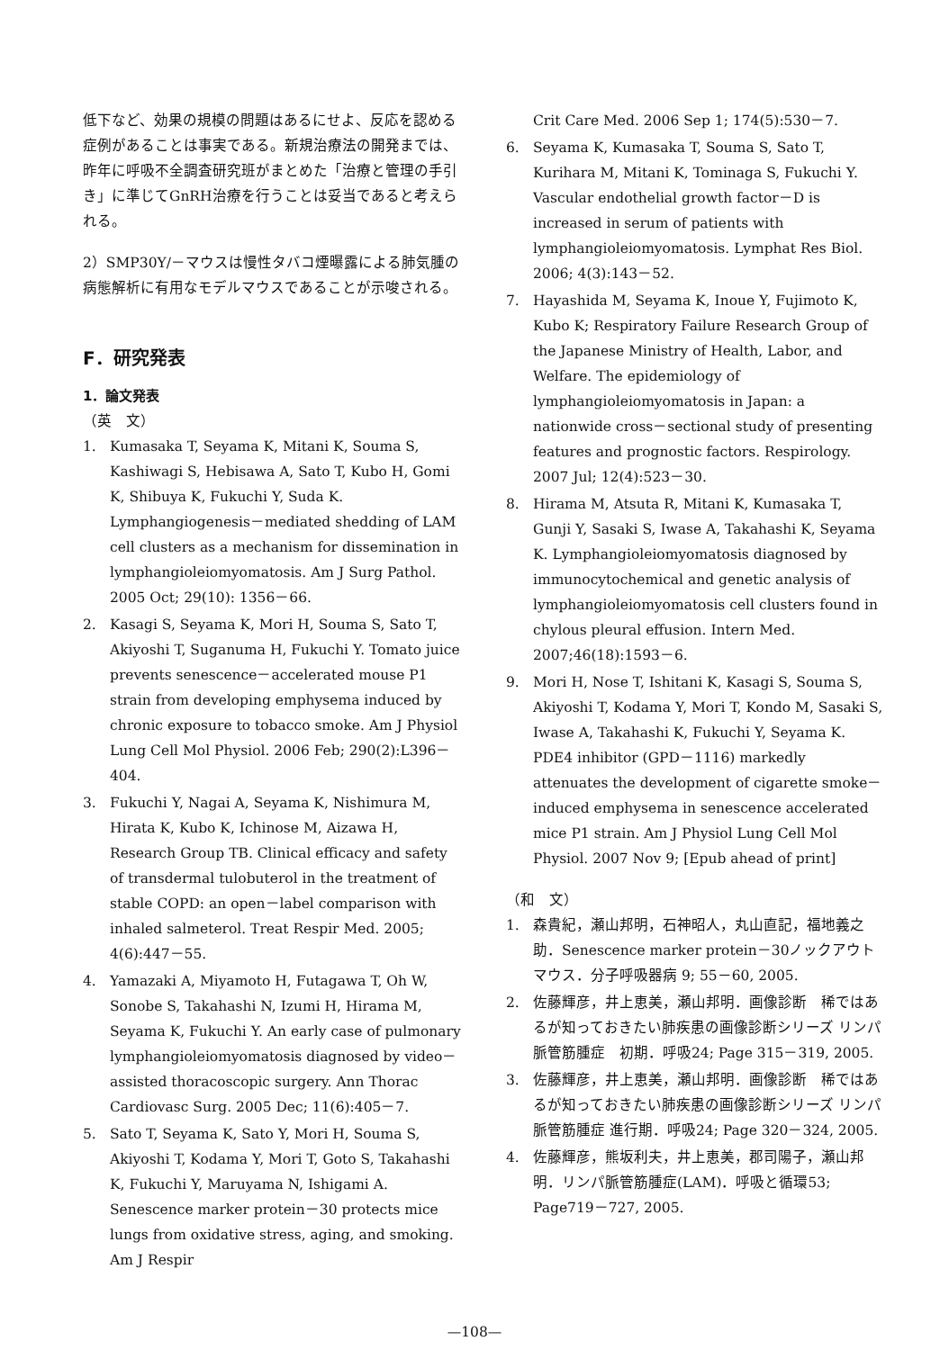低下など、効果の規模の問題はあるにせよ、反応を認める症例があることは事実である。新規治療法の開発までは、昨年に呼吸不全調査研究班がまとめた「治療と管理の手引き」に準じてGnRH治療を行うことは妥当であると考えられる。
2）SMP30Y/－マウスは慢性タバコ煙曝露による肺気腫の病態解析に有用なモデルマウスであることが示唆される。
F．研究発表
1．論文発表
（英　文）
1. Kumasaka T, Seyama K, Mitani K, Souma S, Kashiwagi S, Hebisawa A, Sato T, Kubo H, Gomi K, Shibuya K, Fukuchi Y, Suda K. Lymphangiogenesis－mediated shedding of LAM cell clusters as a mechanism for dissemination in lymphangioleiomyomatosis. Am J Surg Pathol. 2005 Oct; 29(10): 1356－66.
2. Kasagi S, Seyama K, Mori H, Souma S, Sato T, Akiyoshi T, Suganuma H, Fukuchi Y. Tomato juice prevents senescence－accelerated mouse P1 strain from developing emphysema induced by chronic exposure to tobacco smoke. Am J Physiol Lung Cell Mol Physiol. 2006 Feb; 290(2):L396－404.
3. Fukuchi Y, Nagai A, Seyama K, Nishimura M, Hirata K, Kubo K, Ichinose M, Aizawa H, Research Group TB. Clinical efficacy and safety of transdermal tulobuterol in the treatment of stable COPD: an open－label comparison with inhaled salmeterol. Treat Respir Med. 2005; 4(6):447－55.
4. Yamazaki A, Miyamoto H, Futagawa T, Oh W, Sonobe S, Takahashi N, Izumi H, Hirama M, Seyama K, Fukuchi Y. An early case of pulmonary lymphangioleiomyomatosis diagnosed by video－assisted thoracoscopic surgery. Ann Thorac Cardiovasc Surg. 2005 Dec; 11(6):405－7.
5. Sato T, Seyama K, Sato Y, Mori H, Souma S, Akiyoshi T, Kodama Y, Mori T, Goto S, Takahashi K, Fukuchi Y, Maruyama N, Ishigami A. Senescence marker protein－30 protects mice lungs from oxidative stress, aging, and smoking. Am J Respir
Crit Care Med. 2006 Sep 1; 174(5):530－7.
6. Seyama K, Kumasaka T, Souma S, Sato T, Kurihara M, Mitani K, Tominaga S, Fukuchi Y. Vascular endothelial growth factor－D is increased in serum of patients with lymphangioleiomyomatosis. Lymphat Res Biol. 2006; 4(3):143－52.
7. Hayashida M, Seyama K, Inoue Y, Fujimoto K, Kubo K; Respiratory Failure Research Group of the Japanese Ministry of Health, Labor, and Welfare. The epidemiology of lymphangioleiomyomatosis in Japan: a nationwide cross－sectional study of presenting features and prognostic factors. Respirology. 2007 Jul; 12(4):523－30.
8. Hirama M, Atsuta R, Mitani K, Kumasaka T, Gunji Y, Sasaki S, Iwase A, Takahashi K, Seyama K. Lymphangioleiomyomatosis diagnosed by immunocytochemical and genetic analysis of lymphangioleiomyomatosis cell clusters found in chylous pleural effusion. Intern Med. 2007;46(18):1593－6.
9. Mori H, Nose T, Ishitani K, Kasagi S, Souma S, Akiyoshi T, Kodama Y, Mori T, Kondo M, Sasaki S, Iwase A, Takahashi K, Fukuchi Y, Seyama K. PDE4 inhibitor (GPD－1116) markedly attenuates the development of cigarette smoke－induced emphysema in senescence accelerated mice P1 strain. Am J Physiol Lung Cell Mol Physiol. 2007 Nov 9; [Epub ahead of print]
（和　文）
1. 森貴紀，瀬山邦明，石神昭人，丸山直記，福地義之助．Senescence marker protein－30ノックアウトマウス．分子呼吸器病 9; 55－60, 2005.
2. 佐藤輝彦，井上恵美，瀬山邦明．画像診断　稀ではあるが知っておきたい肺疾患の画像診断シリーズ リンパ脈管筋腫症　初期．呼吸24; Page 315－319, 2005.
3. 佐藤輝彦，井上恵美，瀬山邦明．画像診断　稀ではあるが知っておきたい肺疾患の画像診断シリーズ リンパ脈管筋腫症 進行期．呼吸24; Page 320－324, 2005.
4. 佐藤輝彦，熊坂利夫，井上恵美，郡司陽子，瀬山邦明．リンパ脈管筋腫症(LAM)．呼吸と循環53; Page719－727, 2005.
—108—